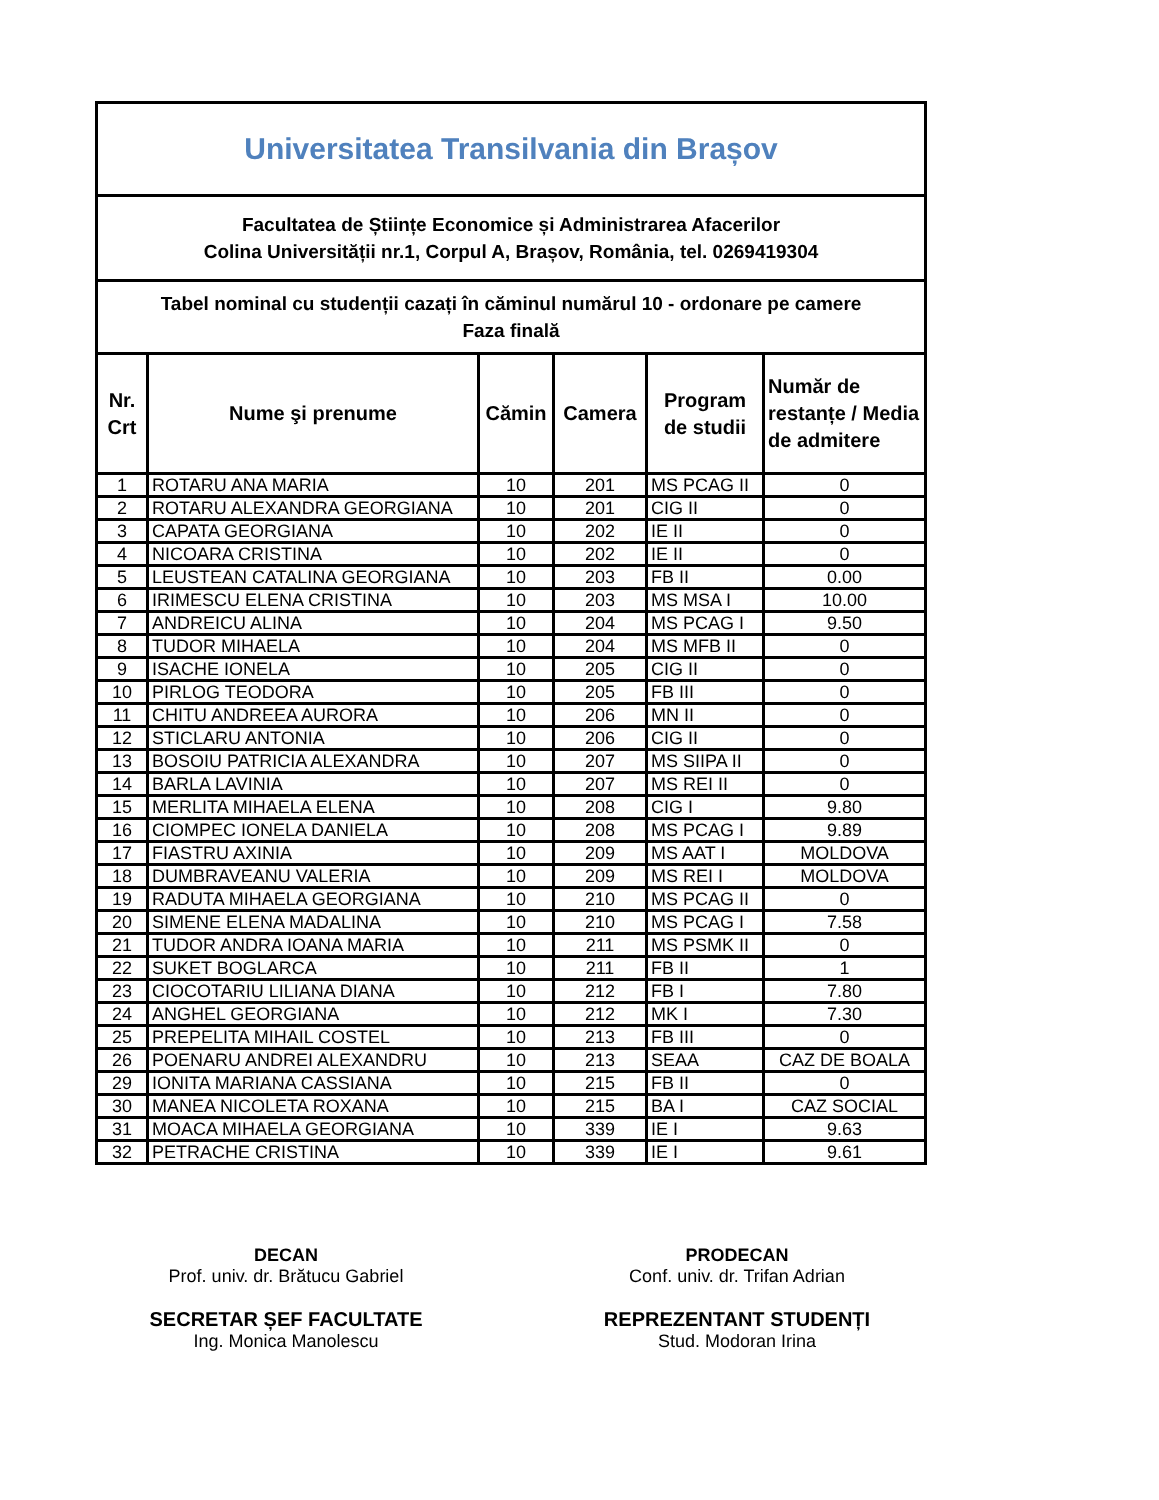| Universitatea Transilvania din Brașov | | | | | |
| Facultatea de Științe Economice și Administrarea Afacerilor Colina Universității nr.1, Corpul A, Brașov, România, tel. 0269419304 | | | | | |
| Tabel nominal cu studenții cazați în căminul numărul 10 - ordonare pe camere Faza finală | | | | | |
| Nr. Crt | Nume şi prenume | Cămin | Camera | Program de studii | Număr de restanțe / Media de admitere |
| 1 | ROTARU ANA MARIA | 10 | 201 | MS PCAG II | 0 |
| 2 | ROTARU ALEXANDRA GEORGIANA | 10 | 201 | CIG II | 0 |
| 3 | CAPATA GEORGIANA | 10 | 202 | IE II | 0 |
| 4 | NICOARA CRISTINA | 10 | 202 | IE II | 0 |
| 5 | LEUSTEAN CATALINA GEORGIANA | 10 | 203 | FB II | 0.00 |
| 6 | IRIMESCU ELENA CRISTINA | 10 | 203 | MS MSA I | 10.00 |
| 7 | ANDREICU ALINA | 10 | 204 | MS PCAG I | 9.50 |
| 8 | TUDOR MIHAELA | 10 | 204 | MS MFB II | 0 |
| 9 | ISACHE IONELA | 10 | 205 | CIG II | 0 |
| 10 | PIRLOG TEODORA | 10 | 205 | FB III | 0 |
| 11 | CHITU ANDREEA AURORA | 10 | 206 | MN II | 0 |
| 12 | STICLARU ANTONIA | 10 | 206 | CIG II | 0 |
| 13 | BOSOIU PATRICIA ALEXANDRA | 10 | 207 | MS SIIPA II | 0 |
| 14 | BARLA LAVINIA | 10 | 207 | MS REI II | 0 |
| 15 | MERLITA MIHAELA ELENA | 10 | 208 | CIG I | 9.80 |
| 16 | CIOMPEC IONELA DANIELA | 10 | 208 | MS PCAG I | 9.89 |
| 17 | FIASTRU AXINIA | 10 | 209 | MS AAT I | MOLDOVA |
| 18 | DUMBRAVEANU VALERIA | 10 | 209 | MS REI I | MOLDOVA |
| 19 | RADUTA MIHAELA GEORGIANA | 10 | 210 | MS PCAG II | 0 |
| 20 | SIMENE ELENA MADALINA | 10 | 210 | MS PCAG I | 7.58 |
| 21 | TUDOR ANDRA IOANA MARIA | 10 | 211 | MS PSMK II | 0 |
| 22 | SUKET BOGLARCA | 10 | 211 | FB II | 1 |
| 23 | CIOCOTARIU LILIANA DIANA | 10 | 212 | FB I | 7.80 |
| 24 | ANGHEL GEORGIANA | 10 | 212 | MK I | 7.30 |
| 25 | PREPELITA MIHAIL COSTEL | 10 | 213 | FB III | 0 |
| 26 | POENARU ANDREI ALEXANDRU | 10 | 213 | SEAA | CAZ DE BOALA |
| 29 | IONITA MARIANA CASSIANA | 10 | 215 | FB II | 0 |
| 30 | MANEA NICOLETA ROXANA | 10 | 215 | BA I | CAZ SOCIAL |
| 31 | MOACA MIHAELA GEORGIANA | 10 | 339 | IE I | 9.63 |
| 32 | PETRACHE CRISTINA | 10 | 339 | IE I | 9.61 |
DECAN
Prof. univ. dr. Brătucu Gabriel
SECRETAR ȘEF FACULTATE
Ing. Monica Manolescu
PRODECAN
Conf. univ. dr. Trifan Adrian
REPREZENTANT STUDENȚI
Stud. Modoran Irina